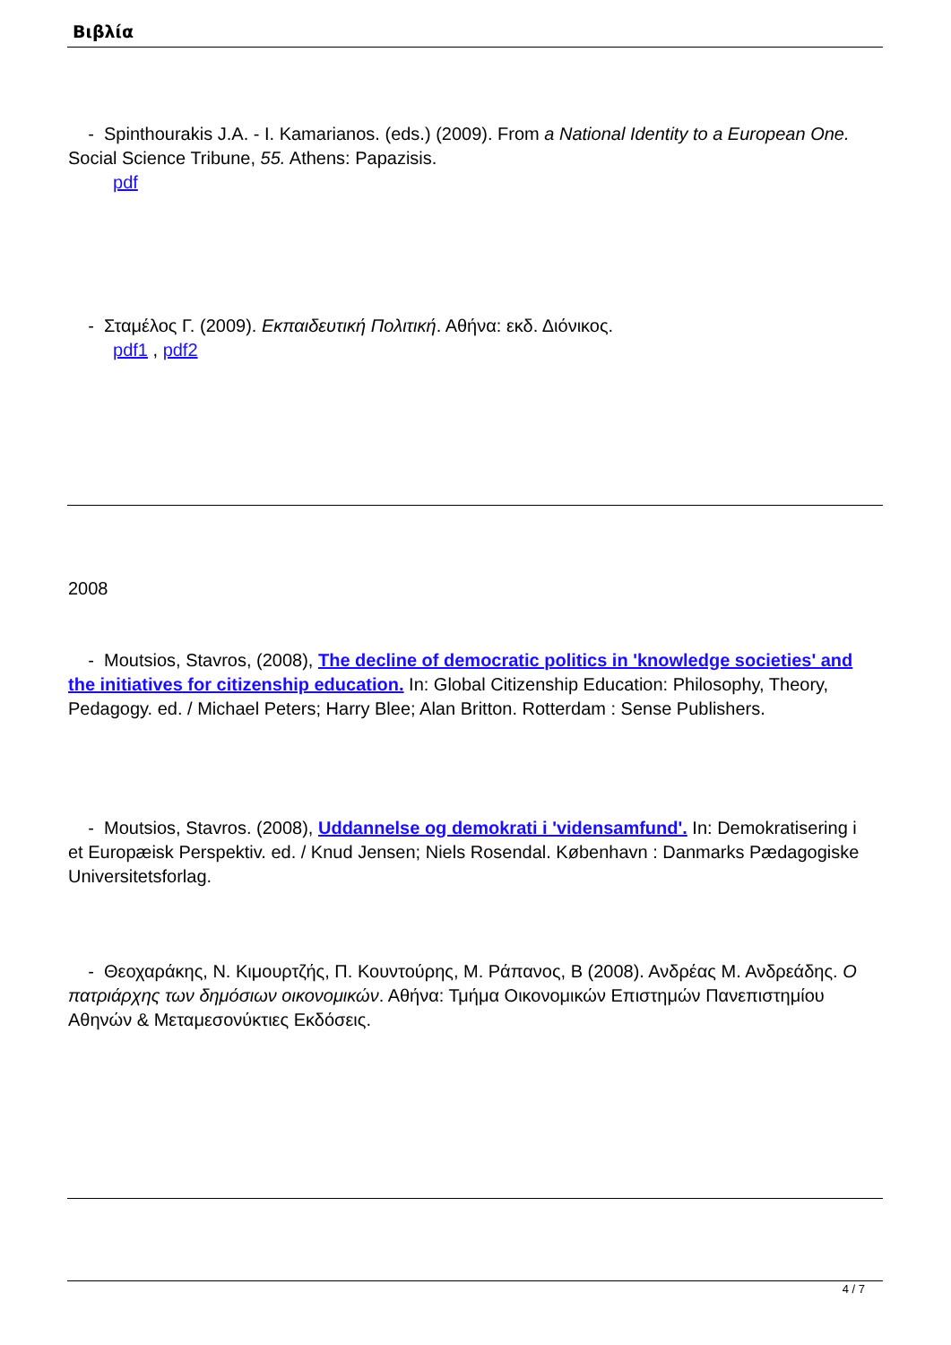Βιβλία
- Spinthourakis J.A. - I. Kamarianos. (eds.) (2009). From a National Identity to a European One. Social Science Tribune, 55. Athens: Papazisis.
pdf
- Σταμέλος Γ. (2009). Εκπαιδευτική Πολιτική. Αθήνα: εκδ. Διόνικος.
pdf1 , pdf2
2008
- Moutsios, Stavros, (2008), The decline of democratic politics in 'knowledge societies' and the initiatives for citizenship education. In: Global Citizenship Education: Philosophy, Theory, Pedagogy. ed. / Michael Peters; Harry Blee; Alan Britton. Rotterdam : Sense Publishers.
- Moutsios, Stavros. (2008), Uddannelse og demokrati i 'vidensamfund'. In: Demokratisering i et Europæisk Perspektiv. ed. / Knud Jensen; Niels Rosendal. København : Danmarks Pædagogiske Universitetsforlag.
- Θεοχαράκης, Ν. Κιμουρτζής, Π. Κουντούρης, Μ. Ράπανος, Β (2008). Ανδρέας Μ. Ανδρεάδης. Ο πατριάρχης των δημόσιων οικονομικών. Αθήνα: Τμήμα Οικονομικών Επιστημών Πανεπιστημίου Αθηνών & Μεταμεσονύκτιες Εκδόσεις.
4 / 7